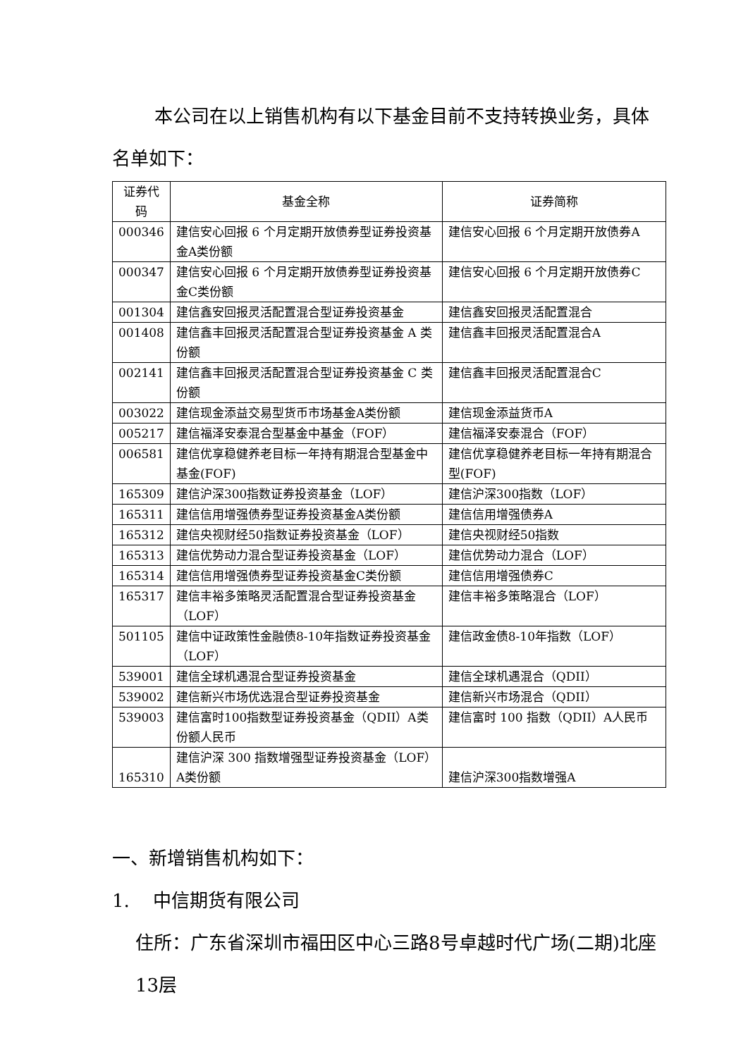本公司在以上销售机构有以下基金目前不支持转换业务，具体名单如下：
| 证券代码 | 基金全称 | 证券简称 |
| --- | --- | --- |
| 000346 | 建信安心回报 6 个月定期开放债券型证券投资基金A类份额 | 建信安心回报 6 个月定期开放债券A |
| 000347 | 建信安心回报 6 个月定期开放债券型证券投资基金C类份额 | 建信安心回报 6 个月定期开放债券C |
| 001304 | 建信鑫安回报灵活配置混合型证券投资基金 | 建信鑫安回报灵活配置混合 |
| 001408 | 建信鑫丰回报灵活配置混合型证券投资基金 A 类份额 | 建信鑫丰回报灵活配置混合A |
| 002141 | 建信鑫丰回报灵活配置混合型证券投资基金 C 类份额 | 建信鑫丰回报灵活配置混合C |
| 003022 | 建信现金添益交易型货币市场基金A类份额 | 建信现金添益货币A |
| 005217 | 建信福泽安泰混合型基金中基金（FOF） | 建信福泽安泰混合（FOF） |
| 006581 | 建信优享稳健养老目标一年持有期混合型基金中基金(FOF) | 建信优享稳健养老目标一年持有期混合型(FOF) |
| 165309 | 建信沪深300指数证券投资基金（LOF） | 建信沪深300指数（LOF） |
| 165311 | 建信信用增强债券型证券投资基金A类份额 | 建信信用增强债券A |
| 165312 | 建信央视财经50指数证券投资基金（LOF） | 建信央视财经50指数 |
| 165313 | 建信优势动力混合型证券投资基金（LOF） | 建信优势动力混合（LOF） |
| 165314 | 建信信用增强债券型证券投资基金C类份额 | 建信信用增强债券C |
| 165317 | 建信丰裕多策略灵活配置混合型证券投资基金（LOF） | 建信丰裕多策略混合（LOF） |
| 501105 | 建信中证政策性金融债8-10年指数证券投资基金（LOF） | 建信政金债8-10年指数（LOF） |
| 539001 | 建信全球机遇混合型证券投资基金 | 建信全球机遇混合（QDII） |
| 539002 | 建信新兴市场优选混合型证券投资基金 | 建信新兴市场混合（QDII） |
| 539003 | 建信富时100指数型证券投资基金（QDII）A类份额人民币 | 建信富时 100 指数（QDII）A人民币 |
| 165310 | 建信沪深 300 指数增强型证券投资基金（LOF）A类份额 | 建信沪深300指数增强A |
一、新增销售机构如下：
1. 中信期货有限公司
住所：广东省深圳市福田区中心三路8号卓越时代广场(二期)北座13层